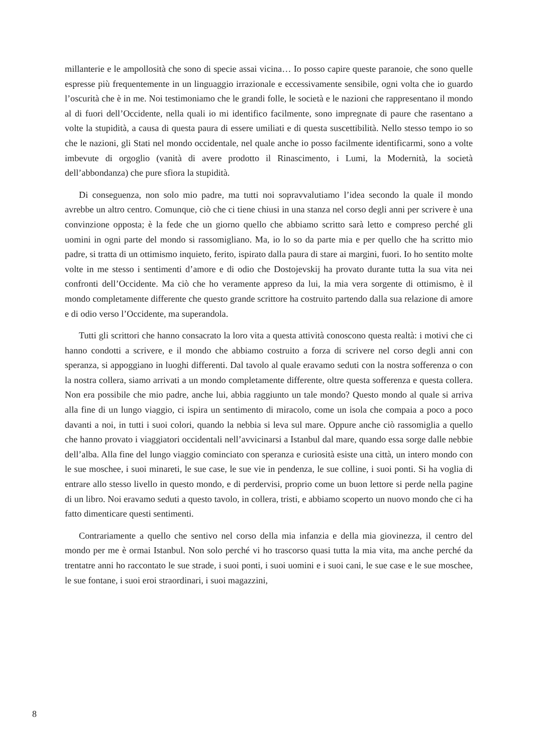millanterie e le ampollosità che sono di specie assai vicina… Io posso capire queste paranoie, che sono quelle espresse più frequentemente in un linguaggio irrazionale e eccessivamente sensibile, ogni volta che io guardo l’oscurità che è in me. Noi testimoniamo che le grandi folle, le società e le nazioni che rappresentano il mondo al di fuori dell’Occidente, nella quali io mi identifico facilmente, sono impregnate di paure che rasentano a volte la stupidità, a causa di questa paura di essere umiliati e di questa suscettibilità. Nello stesso tempo io so che le nazioni, gli Stati nel mondo occidentale, nel quale anche io posso facilmente identificarmi, sono a volte imbevute di orgoglio (vanità di avere prodotto il Rinascimento, i Lumi, la Modernità, la società dell’abbondanza) che pure sfiora la stupidità.
Di conseguenza, non solo mio padre, ma tutti noi sopravvalutiamo l’idea secondo la quale il mondo avrebbe un altro centro. Comunque, ciò che ci tiene chiusi in una stanza nel corso degli anni per scrivere è una convinzione opposta; è la fede che un giorno quello che abbiamo scritto sarà letto e compreso perché gli uomini in ogni parte del mondo si rassomigliano. Ma, io lo so da parte mia e per quello che ha scritto mio padre, si tratta di un ottimismo inquieto, ferito, ispirato dalla paura di stare ai margini, fuori. Io ho sentito molte volte in me stesso i sentimenti d’amore e di odio che Dostojevskij ha provato durante tutta la sua vita nei confronti dell’Occidente. Ma ciò che ho veramente appreso da lui, la mia vera sorgente di ottimismo, è il mondo completamente differente che questo grande scrittore ha costruito partendo dalla sua relazione di amore e di odio verso l’Occidente, ma superandola.
Tutti gli scrittori che hanno consacrato la loro vita a questa attività conoscono questa realtà: i motivi che ci hanno condotti a scrivere, e il mondo che abbiamo costruito a forza di scrivere nel corso degli anni con speranza, si appoggiano in luoghi differenti. Dal tavolo al quale eravamo seduti con la nostra sofferenza o con la nostra collera, siamo arrivati a un mondo completamente differente, oltre questa sofferenza e questa collera. Non era possibile che mio padre, anche lui, abbia raggiunto un tale mondo? Questo mondo al quale si arriva alla fine di un lungo viaggio, ci ispira un sentimento di miracolo, come un isola che compaia a poco a poco davanti a noi, in tutti i suoi colori, quando la nebbia si leva sul mare. Oppure anche ciò rassomiglia a quello che hanno provato i viaggiatori occidentali nell’avvicinarsi a Istanbul dal mare, quando essa sorge dalle nebbie dell’alba. Alla fine del lungo viaggio cominciato con speranza e curiosità esiste una città, un intero mondo con le sue moschee, i suoi minareti, le sue case, le sue vie in pendenza, le sue colline, i suoi ponti. Si ha voglia di entrare allo stesso livello in questo mondo, e di perdervisi, proprio come un buon lettore si perde nella pagine di un libro. Noi eravamo seduti a questo tavolo, in collera, tristi, e abbiamo scoperto un nuovo mondo che ci ha fatto dimenticare questi sentimenti.
Contrariamente a quello che sentivo nel corso della mia infanzia e della mia giovinezza, il centro del mondo per me è ormai Istanbul. Non solo perché vi ho trascorso quasi tutta la mia vita, ma anche perché da trentatre anni ho raccontato le sue strade, i suoi ponti, i suoi uomini e i suoi cani, le sue case e le sue moschee, le sue fontane, i suoi eroi straordinari, i suoi magazzini,
8